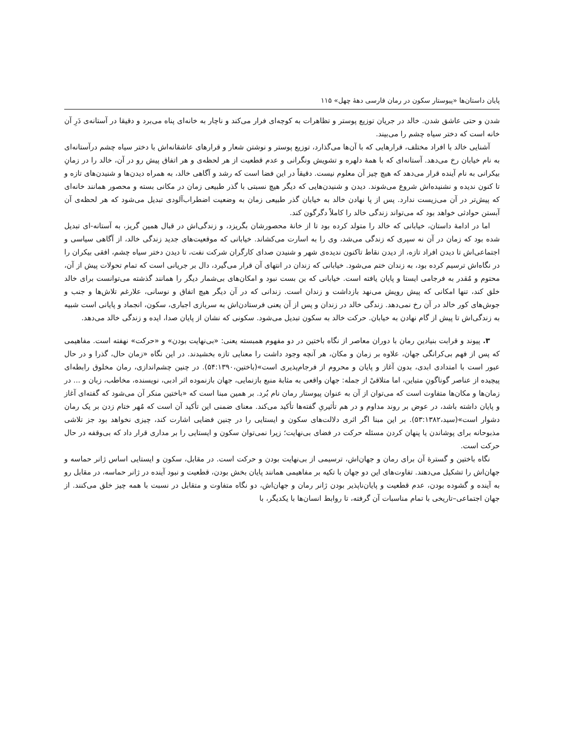پایان داستان‌ها «پیوستار سکون در رمان فارسی دههٔ چهل» ۱۱۵
شدن و حتی عاشق شدن. خالد در جریان توزیع پوستر و تظاهرات به کوچه‌ای فرار می‌کند و ناچار به خانه‌ای پناه می‌برد و دقیقا در آستانه‌ی دَرِ آن خانه است که دختر سیاه چشم را می‌بیند.
آشنایی خالد با افراد مختلف، قرارهایی که با آن‌ها می‌گذارد، توزیع پوستر و نوشتن شعار و قرارهای عاشقانه‌اش با دختر سیاه چشم درآستانه‌ای به نام خیابان رخ می‌دهد. آستانه‌ای که با همهٔ دلهره و تشویش ونگرانی و عدم قطعیت از هر لحظه‌ی و هر اتفاق پیش رو در آن، خالد را در زمانِ بیکرانی به نام آینده قرار می‌دهد که هیچ چیز آن معلوم نیست. دقیقاً در این فضا است که رشد و آگاهی خالد، به همراه دیدن‌ها و شنیدن‌های تازه و تا کنون ندیده و نشنیده‌اش شروع می‌شوند. دیدن و شنیدن‌هایی که دیگر هیچ نسبتی با گذر طبیعی زمان در مکانی بسته و محصور همانند خانه‌ای که پیش‌تر در آن می‌زیست ندارد. پس از پا نهادن خالد به خیابان گذر طبیعی زمان به وضعیت اضطراب‌آلودی تبدیل می‌شود که هر لحظه‌ی آن آبستن حوادثی خواهد بود که می‌تواند زندگی خالد را کاملاً دگرگون کند.
اما در ادامهٔ داستان، خیابانی که خالد را متولد کرده بود تا از خانهٔ محصورشان بگریزد، و زندگی‌اش در قبال همین گریز، به آستانه-ای تبدیل شده بود که زمان در آن نه سپری که زندگی می‌شد، وی را به اسارت می‌کشاند. خیابانی که موقعیت‌های جدید زندگی خالد، از آگاهی سیاسی و اجتماعی‌اش تا دیدن افراد تازه، از دیدن نقاط تاکنون ندیده‌ی شهر و شنیدن صدای کارگران شرکت نفت، تا دیدن دختر سیاه چشم، افقی بیکران را در نگاه‌اش ترسیم کرده بود، به زندان ختم می‌شود. خیابانی که زندان در انتهای آن قرار می‌گیرد، دال بر جریانی است که تمام تحولات پیش از آن، محتوم و مُقدر به فرجامی ایستا و پایان یافته است. خیابانی که بن بست نبود و امکان‌های بی‌شمار دیگر را همانند گذشته می‌توانست برای خالد خلق کند، تنها امکانی که پیش رویش می‌نهد بازداشت و زندان است. زندانی که در آن دیگر هیچ اتفاق و نوسانی، علارغم تلاش‌ها و جنب و جوش‌های کور خالد در آن رخ نمی‌دهد. زندگی خالد در زندان و پس از آن یعنی فرستادن‌اش به سربازی اجباری، سکون، انجماد و پایانی است شبیه به زندگی‌اش تا پیش از گام نهادن به خیابان. حرکت خالد به سکون تبدیل می‌شود. سکونی که نشان از پایان صدا، ایده و زندگی خالد می‌دهد.
۳. پیوند و قرابت بنیادین رمان با دوران معاصر از نگاه باختین در دو مفهوم همبسته یعنی: «بی‌نهایت بودن» و «حرکت» نهفته است. مفاهیمی که پس از فهم بی‌کرانگی جهان، علاوه بر زمان و مکان، هر آنچه وجود داشت را معنایی تازه بخشیدند. در این نگاه «زمان حال، گذرا و در حال عبور است با امتدادی ابدی، بدون آغاز و پایان و محروم از فرجام‌پذیری است»(باختین،۵۴:۱۳۹۰). در چنین چشم‌اندازی، رمان مخلوق رابطه‌ای پیچیده از عناصر گوناگونِ متباین، اما متلاقیْ از جمله: جهان واقعی به مثابهٔ منبع بازنمایی، جهان بازنموده اثر ادبی، نویسنده، مخاطب، زبان و ... در زمان‌ها و مکان‌ها متفاوت است که می‌توان از آن به عنوان پیوستار رمان نام بُرد. بر همین مبنا است که «باختین منکر آن می‌شود که گفته‌ای آغاز و پایان داشته باشد، در عوض بر روند مداوم و در هم تأثیریِ گفته‌ها تأکید می‌کند. معنای ضمنی این تأکید آن است که مُهر ختام زدن بر یک رمان دشوار است»(سید،۵۳:۱۳۸۲). بر این مبنا اگر اثری دلالت‌های سکون و ایستایی را در چنین فضایی اشارت کند، چیزی نخواهد بود جز تلاشی مذبوحانه برای پوشاندن یا پنهان کردن مسئله حرکت در فضای بی‌نهایت؛ زیرا نمی‌توان سکون و ایستایی را بر مداری قرار داد که بی‌وقفه در حال حرکت است.
نگاه باختین و گسترهٔ آن برای رمان و جهان‌اش، ترسیمی از بی‌نهایت بودن و حرکت است. در مقابل، سکون و ایستایی اساس ژانر حماسه و جهان‌اش را تشکیل می‌دهند. تفاوت‌های این دو جهان با تکیه بر مفاهیمی همانند پایان بخش بودن، قطعیت و نبود آینده در ژانر حماسه، در مقابل رو به آینده و گشوده بودن، عدم قطعیت و پایان‌ناپذیر بودن ژانر رمان و جهان‌اش، دو نگاه متفاوت و متقابل در نسبت با همه چیز خلق می‌کنند. از جهان اجتماعی–تاریخی با تمام مناسبات آن گرفته، تا روابط انسان‌ها با یکدیگر، با